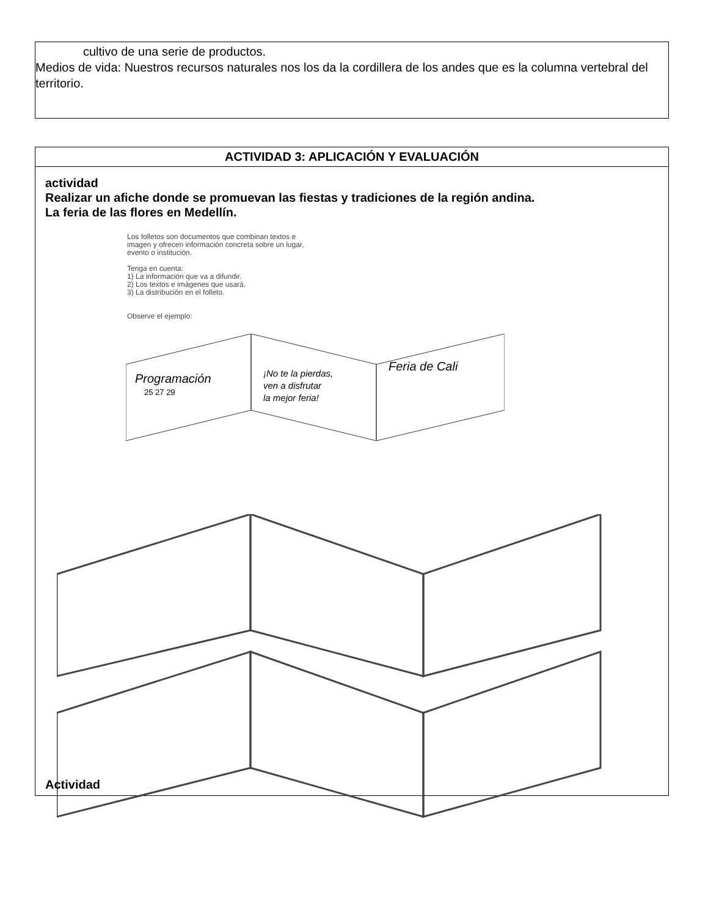cultivo de una serie de productos.
Medios de vida: Nuestros recursos naturales nos los da la cordillera de los andes que es la columna vertebral del territorio.
ACTIVIDAD 3: APLICACIÓN Y EVALUACIÓN
actividad
Realizar un afiche donde se promuevan las fiestas y tradiciones de la región andina.
La feria de las flores en Medellín.
Los folletos son documentos que combinan textos e
imagen y ofrecen información concreta sobre un lugar,
evento o institución.
Tenga en cuenta:
1) La información que va a difundir.
2) Los textos e imágenes que usará.
3) La distribución en el folleto.
Observe el ejemplo:
Programación
25 27 29
¡No te la pierdas,
ven a disfrutar
la mejor feria!
Feria de Cali
Actividad